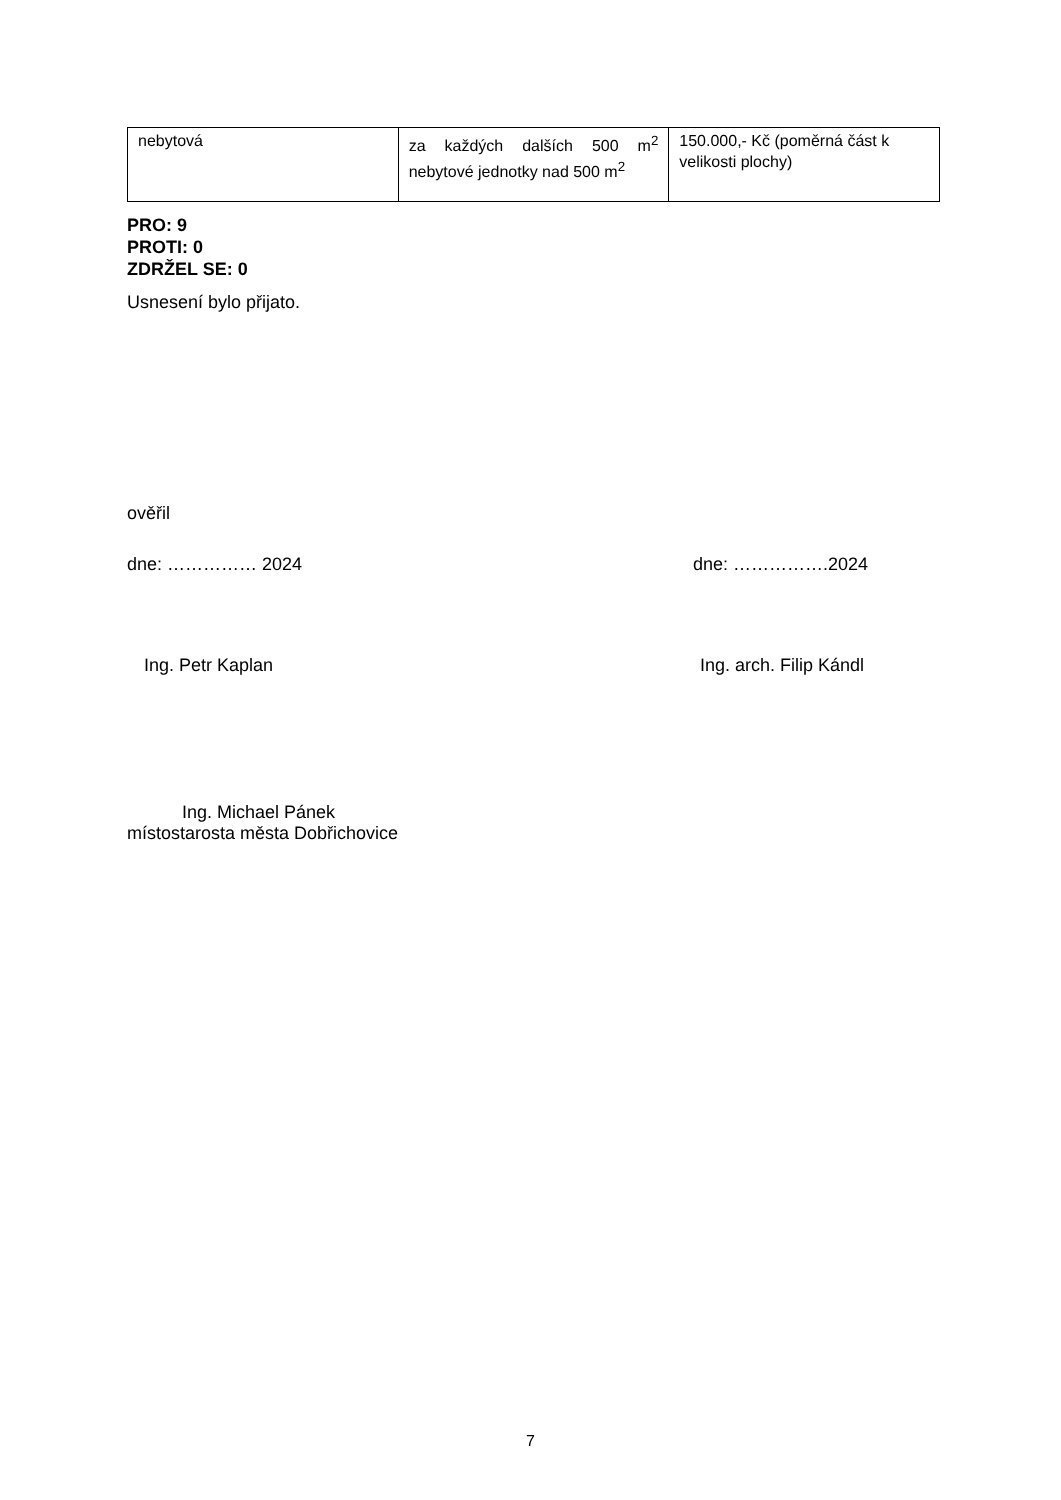| nebytová | za každých dalších 500 m<sup>2</sup> nebytové jednotky nad 500 m<sup>2</sup> | 150.000,- Kč (poměrná část k velikosti plochy) |
PRO: 9
PROTI: 0
ZDRŽEL SE: 0
Usnesení bylo přijato.
ověřil
dne: …………… 2024 dne: …………….2024
Ing. Petr Kaplan Ing. arch. Filip Kándl
Ing. Michael Pánek
místostarosta města Dobřichovice
7